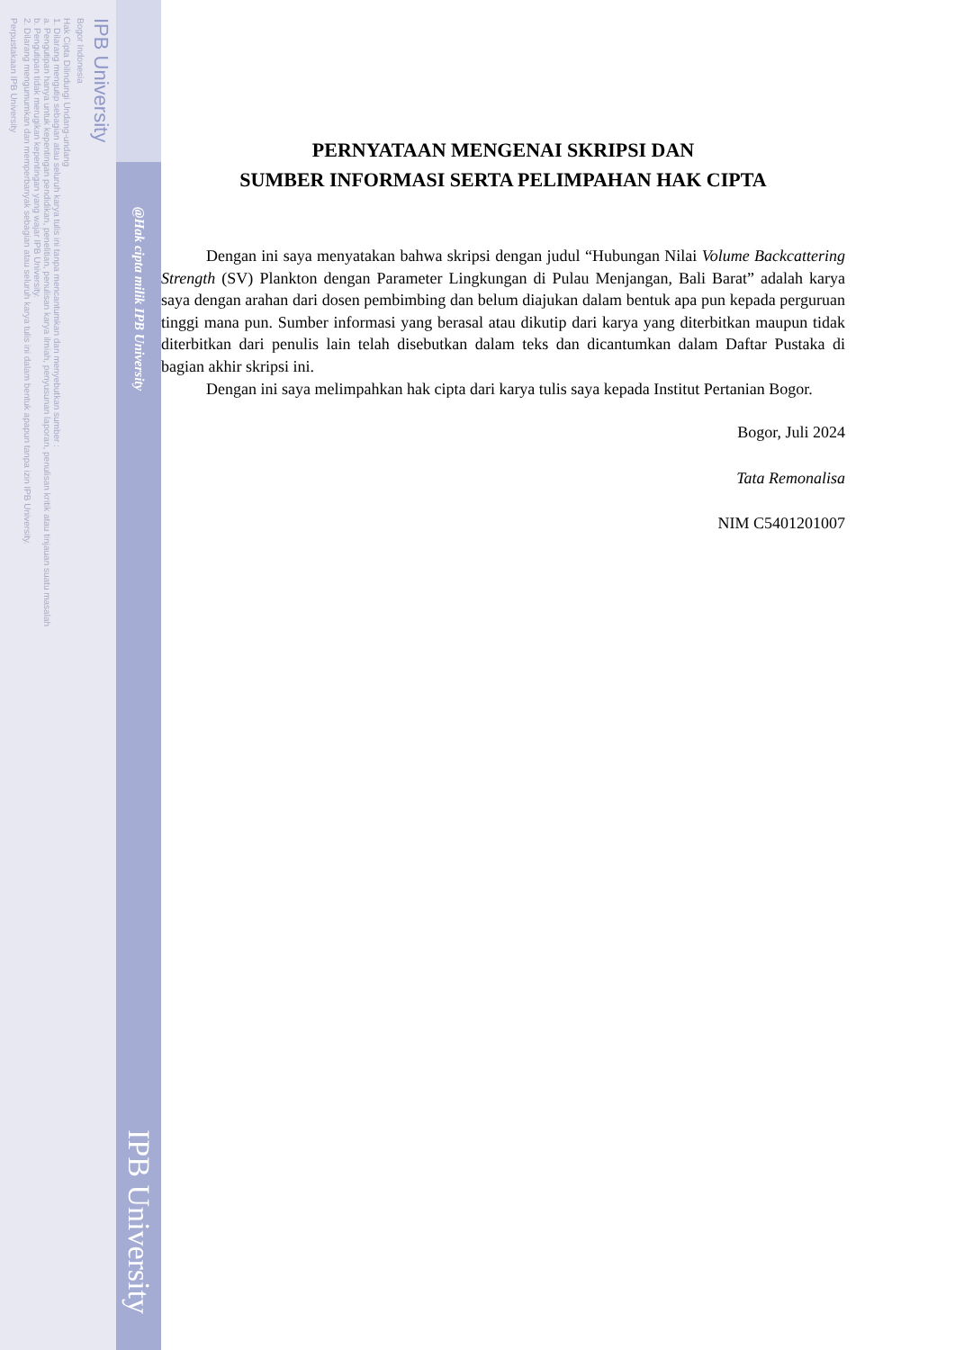IPB University
Bogor Indonesia
Hak Cipta Dilindungi Undang-undang
1. Dilarang mengutip sebagian atau seluruh karya tulis ini tanpa mencantumkan dan menyebutkan sumber :
a. Pengutipan hanya untuk kepentingan pendidikan, penelitian, penulisan karya ilmiah, penyusunan laporan, penulisan kritik atau tinjauan suatu masalah
b. Pengutipan tidak merugikan kepentingan yang wajar IPB University.
2. Dilarang mengumumkan dan memperbanyak sebagian atau seluruh karya tulis ini dalam bentuk apapun tanpa izin IPB University.
Perpustakaan IPB University
@Hak cipta milik IPB University
IPB University
PERNYATAAN MENGENAI SKRIPSI DAN
SUMBER INFORMASI SERTA PELIMPAHAN HAK CIPTA
Dengan ini saya menyatakan bahwa skripsi dengan judul “Hubungan Nilai Volume Backcattering Strength (SV) Plankton dengan Parameter Lingkungan di Pulau Menjangan, Bali Barat” adalah karya saya dengan arahan dari dosen pembimbing dan belum diajukan dalam bentuk apa pun kepada perguruan tinggi mana pun. Sumber informasi yang berasal atau dikutip dari karya yang diterbitkan maupun tidak diterbitkan dari penulis lain telah disebutkan dalam teks dan dicantumkan dalam Daftar Pustaka di bagian akhir skripsi ini.
Dengan ini saya melimpahkan hak cipta dari karya tulis saya kepada Institut Pertanian Bogor.
Bogor, Juli 2024
Tata Remonalisa
NIM C5401201007